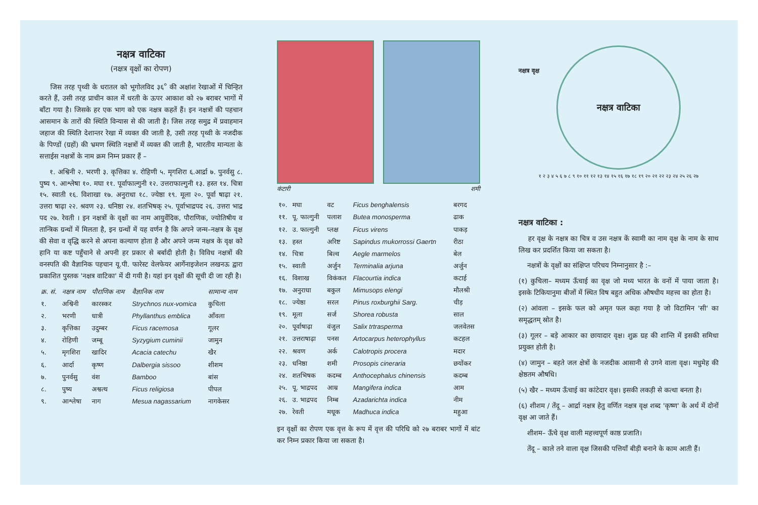नक्षत्र वाटिका
(नक्षत्र वृक्षों का रोपण)
जिस तरह पृथ्वी के धरातल को भूगोलविद ३६<sup>०</sup> की अक्षांश रेखाओं में चिन्हित करते हैं, उसी तरह प्राचीन काल में धरती के ऊपर आकाश को २७ बराबर भागों में बाँटा गया है। जिसके हर एक भाग को एक नक्षत्र कहतें हैं। इन नक्षत्रों की पहचान आसमान के तारों की स्थिति विन्यास से की जाती है। जिस तरह समुद्र में प्रवाहमान जहाज की स्थिति देशान्तर रेखा में व्यक्त की जाती है, उसी तरह पृथ्वी के नजदीक के पिण्डों (ग्रहों) की भ्रमण स्थिति नक्षत्रों में व्यक्त की जाती है, भारतीय मान्यता के सत्ताईस नक्षत्रों के नाम क्रम निम्न प्रकार हैं –
१. अश्विनी २. भरणी ३. कृत्तिका ४. रोहिणी ५. मृगशिरा ६.आर्द्रा ७. पुनर्वसु ८. पुष्य ९. आश्लेषा १०. मघा ११. पूर्वाफाल्गुनी १२. उत्तराफाल्गुनी १३. हस्त १४. चित्रा १५. स्वाती १६. विशाखा १७. अनुराधा १८. ज्येष्ठा १९. मूला २०. पूर्वा षाढ़ा २१. उत्तरा षाढ़ा २२. श्रवण २३. धनिष्ठा २४. शतभिषक् २५. पूर्वाभाद्रपद २६. उत्तरा भाद्र पद २७. रेवती । इन नक्षत्रों के वृक्षों का नाम आयुर्वेदिक, पौराणिक, ज्योतिषीय व तान्त्रिक ग्रन्थों में मिलता है, इन ग्रन्थों में यह वर्णन है कि अपने जन्म–नक्षत्र के वृक्ष की सेवा व वृद्धि करने से अपना कल्याण होता है और अपने जन्म नक्षत्र के वृक्ष को हानि या कष्ट पहुँचाने से अपनी हर प्रकार से बर्बादी होती है। विविध नक्षत्रों की वनस्पति की वैज्ञानिक पहचान यू.पी. फारेस्ट वेलफेयर आर्गेनाइजेशन लखनऊ द्वारा प्रकाशित पुस्तक 'नक्षत्र वाटिका' में दी गयी है। यहां इन वृक्षों की सूची दी जा रही है।
| क्र. सं. | नक्षत्र नाम | पौराणिक नाम | वैज्ञानिक नाम | सामान्य नाम |
| --- | --- | --- | --- | --- |
| १. | अश्विनी | कारस्कर | Strychnos nux-vomica | कुचिला |
| २. | भरणी | धात्री | Phyllanthus emblica | आँवला |
| ३. | कृत्तिका | उदुम्बर | Ficus racemosa | गूलर |
| ४. | रोहिणी | जम्बू | Syzygium cuminii | जामुन |
| ५. | मृगशिरा | खादिर | Acacia catechu | खैर |
| ६. | आर्दा | कृष्ण | Dalbergia sissoo | शीशम |
| ७. | पुनर्वसु | वंश | Bamboo | बांस |
| ८. | पुष्य | अश्वत्थ | Ficus religiosa | पीपल |
| ९. | आश्लेषा | नाग | Mesua nagassarium | नागकेसर |
कंटारी शमी
| १०. | मघा | वट | Ficus benghalensis | बरगद |
| ११. | पू. फाल्गुनी | पलाश | Butea monosperma | ढाक |
| १२. | उ. फाल्गुनी | प्लक्ष | Ficus virens | पाकड़ |
| १३. | हस्त | अरिष्ट | Sapindus mukorrossi Gaertn | रीठा |
| १४. | चित्रा | बिल्व | Aegle marmelos | बेल |
| १५. | स्वाती | अर्जुन | Terminalia arjuna | अर्जुन |
| १६. | विशाख | विकंकत | Flacourtia indica | कटाई |
| १७. | अनुराधा | बकुल | Mimusops elengi | मौलश्री |
| १८. | ज्येष्ठा | सरल | Pinus roxburghii Sarg. | चीड़ |
| १९. | मूला | सर्ज | Shorea robusta | साल |
| २०. | पूर्वाषाढ़ा | वंजुल | Salix trtrasperma | जलवेतस |
| २१. | उत्तराषाढ़ा | पनस | Artocarpus heterophyllus | कटहल |
| २२. | श्रवण | अर्क | Calotropis procera | मदार |
| २३. | धनिष्ठा | शमी | Prosopis cineraria | छयोंकर |
| २४. | शतभिषक | कदम्ब | Anthocephalus chinensis | कदम्ब |
| २५. | पू. भाद्रपद | आम्र | Mangifera indica | आम |
| २६. | उ. भाद्रपद | निम्ब | Azadarichta indica | नीम |
| २७. | रेवती | मधूक | Madhuca indica | महुआ |
इन वृक्षों का रोपण एक वृत्त के रूप में वृत्त की परिधि को २७ बराबर भागों में बांट कर निम्न प्रकार किया जा सकता है।
नक्षत्र वृक्ष
नक्षत्र वाटिका
१ २ ३ ४ ५ ६ ७ ८ ९ १० ११ १२ १३ १४ १५ १६ १७ १८ १९ २० २१ २२ २३ २४ २५ २६ २७
नक्षत्र वाटिका :
हर वृक्ष के नक्षत्र का चित्र व उस नक्षत्र कें स्वामी का नाम वृक्ष के नाम के साथ लिख कर प्रदर्शित किया जा सकता है।
नक्षत्रों के वृक्षों का संक्षिप्त परिचय निम्नानुसार है :–
(१) कुचिला– मध्यम ऊँचाई का वृक्ष जो मध्य भारत के वनों में पाया जाता है। इसके टिकियानुमा बीजों में स्थित विष बहुत अधिक औषधीय महत्त्व का होता है।
(२) आंवला – इसके फल को अमृत फल कहा गया है जो विटामिन 'सी' का समृद्धतम् स्रोत है।
(३) गूलर – बड़े आकार का छायादार वृक्ष। शुक्र ग्रह की शान्ति में इसकी समिधा प्रयुक्त होती है।
(४) जामुन – बहते जल क्षेत्रों के नजदीक आसानी से उगने वाला वृक्ष। मधुमेह की क्षेष्ठतम औषधि।
(५) खैर – मध्यम ऊँचाई का कांटेदार वृक्ष। इसकी लकड़ी से कत्था बनता है।
(६) शीशम / तेंदू – आर्द्रा नक्षत्र हेतु वर्णित नक्षत्र वृक्ष शब्द 'कृष्ण' के अर्थ में दोनों वृक्ष आ जाते हैं।
शीशम– ऊँचे वृक्ष वाली महत्त्वपूर्ण काष्ठ प्रजाति।
तेंदू – काले तने वाला वृक्ष जिसकी पत्तियाँ बीड़ी बनाने के काम आती हैं।